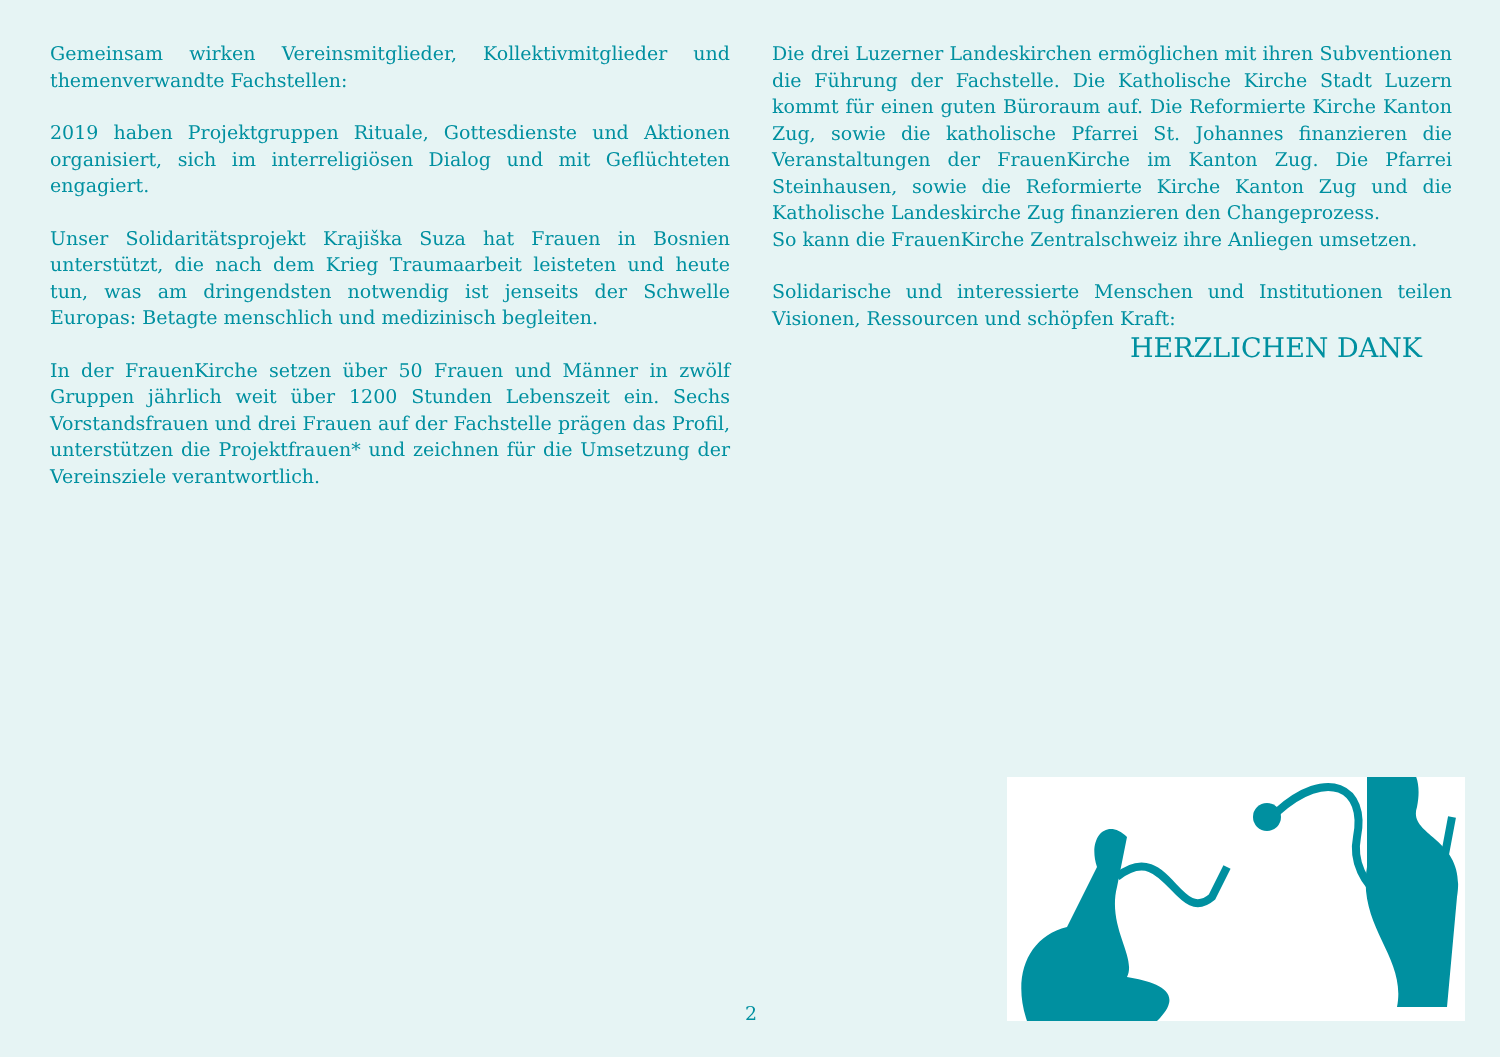Gemeinsam wirken Vereinsmitglieder, Kollektivmitglieder und themenverwandte Fachstellen:
2019 haben Projektgruppen Rituale, Gottesdienste und Aktionen organisiert, sich im interreligiösen Dialog und mit Geflüchteten engagiert.
Unser Solidaritätsprojekt Krajiška Suza hat Frauen in Bosnien unterstützt, die nach dem Krieg Traumaarbeit leisteten und heute tun, was am dringendsten notwendig ist jenseits der Schwelle Europas: Betagte menschlich und medizinisch begleiten.
In der FrauenKirche setzen über 50 Frauen und Männer in zwölf Gruppen jährlich weit über 1200 Stunden Lebenszeit ein. Sechs Vorstandsfrauen und drei Frauen auf der Fachstelle prägen das Profil, unterstützen die Projektfrauen* und zeichnen für die Umsetzung der Vereinsziele verantwortlich.
Die drei Luzerner Landeskirchen ermöglichen mit ihren Subventionen die Führung der Fachstelle. Die Katholische Kirche Stadt Luzern kommt für einen guten Büroraum auf. Die Reformierte Kirche Kanton Zug, sowie die katholische Pfarrei St. Johannes finanzieren die Veranstaltungen der FrauenKirche im Kanton Zug. Die Pfarrei Steinhausen, sowie die Reformierte Kirche Kanton Zug und die Katholische Landeskirche Zug finanzieren den Changeprozess.
So kann die FrauenKirche Zentralschweiz ihre Anliegen umsetzen.
Solidarische und interessierte Menschen und Institutionen teilen Visionen, Ressourcen und schöpfen Kraft:
HERZLICHEN DANK
2